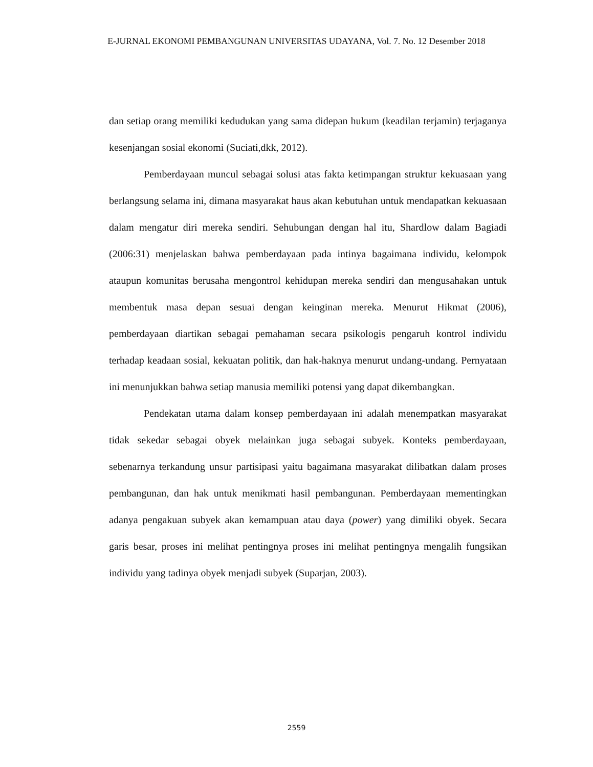E-JURNAL EKONOMI PEMBANGUNAN UNIVERSITAS UDAYANA, Vol. 7. No. 12 Desember 2018
dan setiap orang memiliki kedudukan yang sama didepan hukum (keadilan terjamin) terjaganya kesenjangan sosial ekonomi (Suciati,dkk, 2012).
Pemberdayaan muncul sebagai solusi atas fakta ketimpangan struktur kekuasaan yang berlangsung selama ini, dimana masyarakat haus akan kebutuhan untuk mendapatkan kekuasaan dalam mengatur diri mereka sendiri. Sehubungan dengan hal itu, Shardlow dalam Bagiadi (2006:31) menjelaskan bahwa pemberdayaan pada intinya bagaimana individu, kelompok ataupun komunitas berusaha mengontrol kehidupan mereka sendiri dan mengusahakan untuk membentuk masa depan sesuai dengan keinginan mereka. Menurut Hikmat (2006), pemberdayaan diartikan sebagai pemahaman secara psikologis pengaruh kontrol individu terhadap keadaan sosial, kekuatan politik, dan hak-haknya menurut undang-undang. Pernyataan ini menunjukkan bahwa setiap manusia memiliki potensi yang dapat dikembangkan.
Pendekatan utama dalam konsep pemberdayaan ini adalah menempatkan masyarakat tidak sekedar sebagai obyek melainkan juga sebagai subyek. Konteks pemberdayaan, sebenarnya terkandung unsur partisipasi yaitu bagaimana masyarakat dilibatkan dalam proses pembangunan, dan hak untuk menikmati hasil pembangunan. Pemberdayaan mementingkan adanya pengakuan subyek akan kemampuan atau daya (power) yang dimiliki obyek. Secara garis besar, proses ini melihat pentingnya proses ini melihat pentingnya mengalih fungsikan individu yang tadinya obyek menjadi subyek (Suparjan, 2003).
2559